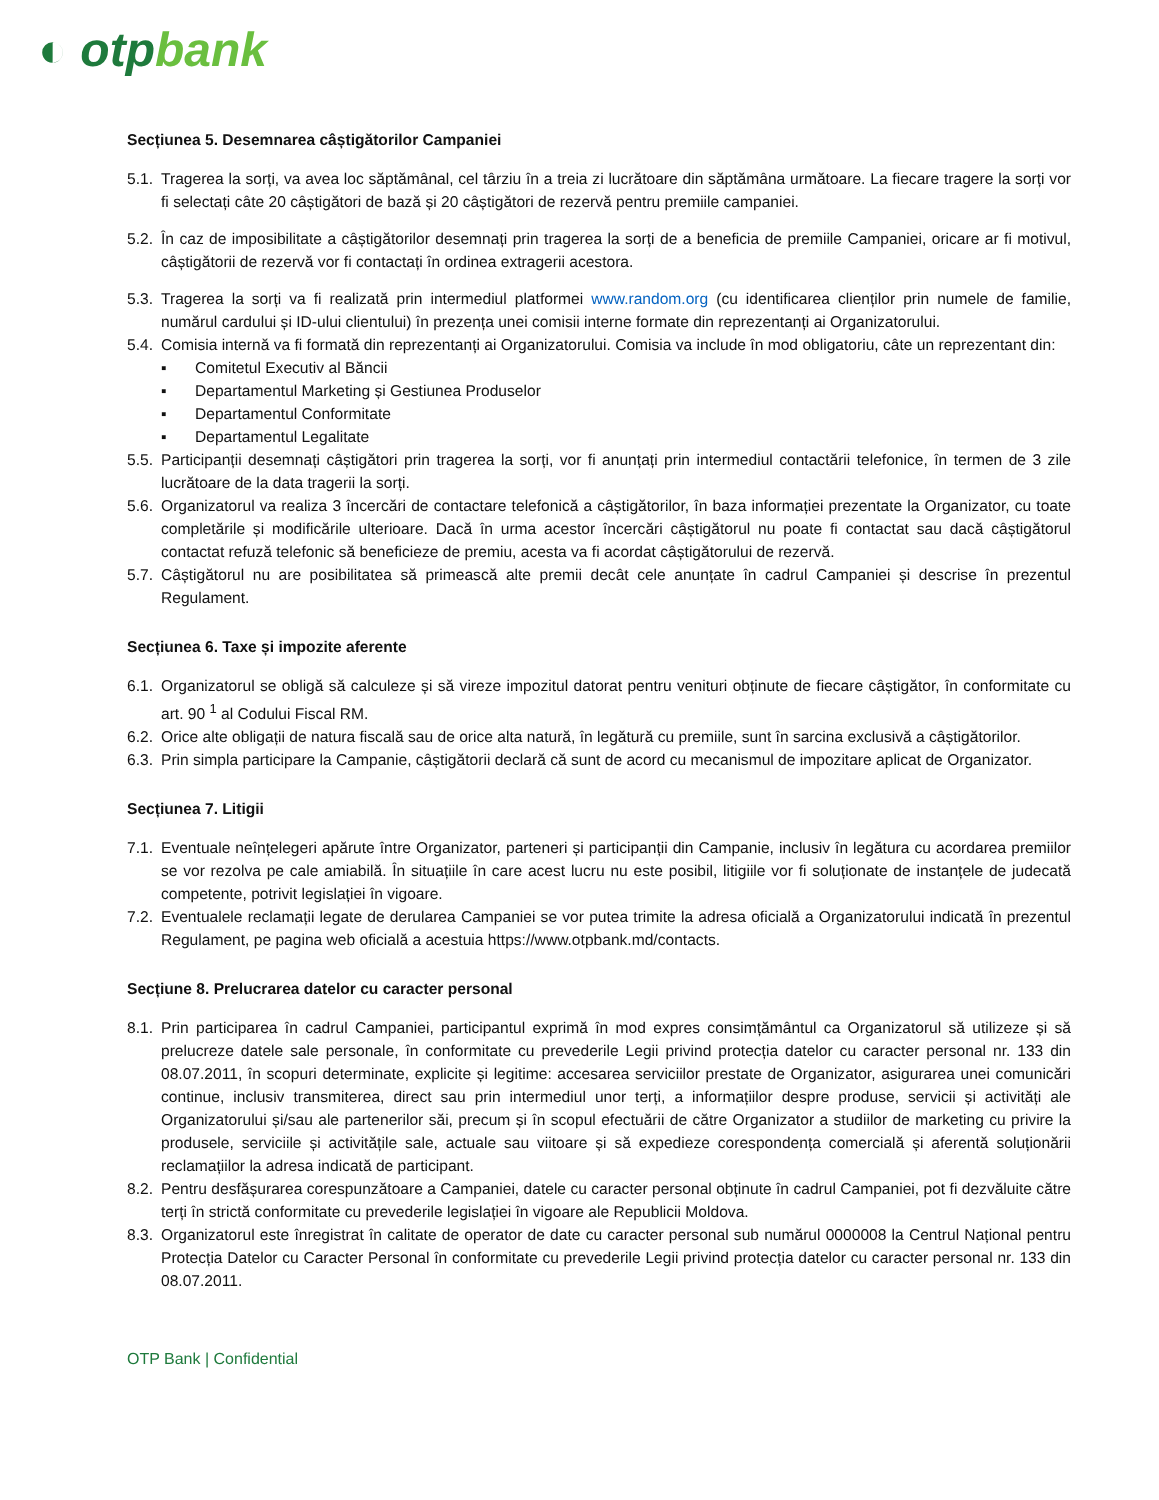◐ otpbank
Secțiunea 5. Desemnarea câștigătorilor Campaniei
5.1. Tragerea la sorți, va avea loc săptămânal, cel târziu în a treia zi lucrătoare din săptămâna următoare. La fiecare tragere la sorți vor fi selectați câte 20 câștigători de bază și 20 câștigători de rezervă pentru premiile campaniei.
5.2. În caz de imposibilitate a câștigătorilor desemnați prin tragerea la sorți de a beneficia de premiile Campaniei, oricare ar fi motivul, câștigătorii de rezervă vor fi contactați în ordinea extragerii acestora.
5.3. Tragerea la sorți va fi realizată prin intermediul platformei www.random.org (cu identificarea clienților prin numele de familie, numărul cardului și ID-ului clientului) în prezența unei comisii interne formate din reprezentanți ai Organizatorului.
5.4. Comisia internă va fi formată din reprezentanți ai Organizatorului. Comisia va include în mod obligatoriu, câte un reprezentant din:
▪ Comitetul Executiv al Băncii
▪ Departamentul Marketing și Gestiunea Produselor
▪ Departamentul Conformitate
▪ Departamentul Legalitate
5.5. Participanții desemnați câștigători prin tragerea la sorți, vor fi anunțați prin intermediul contactării telefonice, în termen de 3 zile lucrătoare de la data tragerii la sorți.
5.6. Organizatorul va realiza 3 încercări de contactare telefonică a câștigătorilor, în baza informației prezentate la Organizator, cu toate completările și modificările ulterioare. Dacă în urma acestor încercări câștigătorul nu poate fi contactat sau dacă câștigătorul contactat refuză telefonic să beneficieze de premiu, acesta va fi acordat câștigătorului de rezervă.
5.7. Câștigătorul nu are posibilitatea să primească alte premii decât cele anunțate în cadrul Campaniei și descrise în prezentul Regulament.
Secțiunea 6. Taxe și impozite aferente
6.1. Organizatorul se obligă să calculeze și să vireze impozitul datorat pentru venituri obținute de fiecare câștigător, în conformitate cu art. 90 <sup>1</sup> al Codului Fiscal RM.
6.2. Orice alte obligații de natura fiscală sau de orice alta natură, în legătură cu premiile, sunt în sarcina exclusivă a câștigătorilor.
6.3. Prin simpla participare la Campanie, câștigătorii declară că sunt de acord cu mecanismul de impozitare aplicat de Organizator.
Secțiunea 7. Litigii
7.1. Eventuale neînțelegeri apărute între Organizator, parteneri și participanții din Campanie, inclusiv în legătura cu acordarea premiilor se vor rezolva pe cale amiabilă. În situațiile în care acest lucru nu este posibil, litigiile vor fi soluționate de instanțele de judecată competente, potrivit legislației în vigoare.
7.2. Eventualele reclamații legate de derularea Campaniei se vor putea trimite la adresa oficială a Organizatorului indicată în prezentul Regulament, pe pagina web oficială a acestuia https://www.otpbank.md/contacts.
Secțiune 8. Prelucrarea datelor cu caracter personal
8.1. Prin participarea în cadrul Campaniei, participantul exprimă în mod expres consimțământul ca Organizatorul să utilizeze și să prelucreze datele sale personale, în conformitate cu prevederile Legii privind protecția datelor cu caracter personal nr. 133 din 08.07.2011, în scopuri determinate, explicite și legitime: accesarea serviciilor prestate de Organizator, asigurarea unei comunicări continue, inclusiv transmiterea, direct sau prin intermediul unor terți, a informațiilor despre produse, servicii și activități ale Organizatorului și/sau ale partenerilor săi, precum și în scopul efectuării de către Organizator a studiilor de marketing cu privire la produsele, serviciile și activitățile sale, actuale sau viitoare și să expedieze corespondența comercială și aferentă soluționării reclamațiilor la adresa indicată de participant.
8.2. Pentru desfășurarea corespunzătoare a Campaniei, datele cu caracter personal obținute în cadrul Campaniei, pot fi dezvăluite către terți în strictă conformitate cu prevederile legislației în vigoare ale Republicii Moldova.
8.3. Organizatorul este înregistrat în calitate de operator de date cu caracter personal sub numărul 0000008 la Centrul Național pentru Protecția Datelor cu Caracter Personal în conformitate cu prevederile Legii privind protecția datelor cu caracter personal nr. 133 din 08.07.2011.
OTP Bank | Confidential